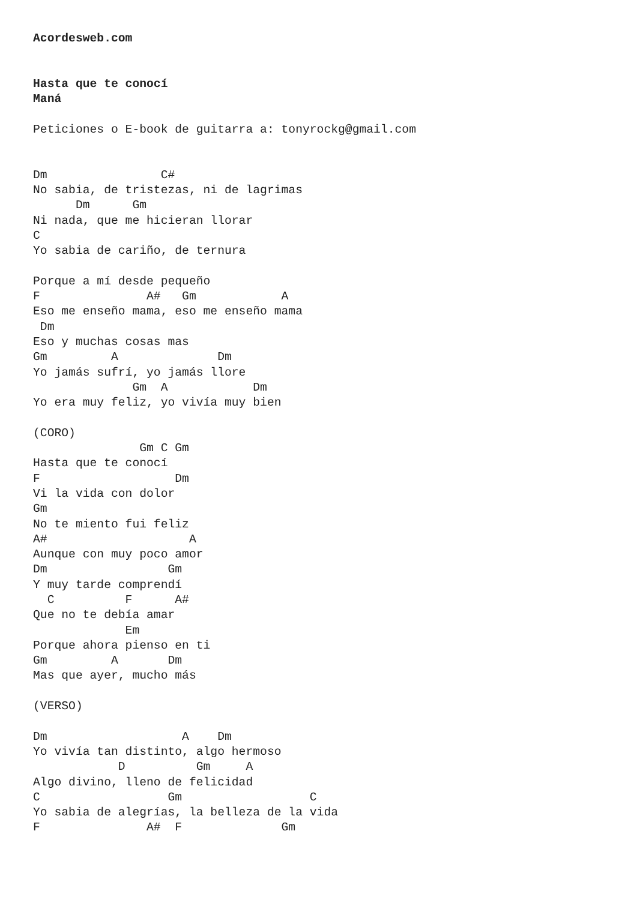Acordesweb.com


Hasta que te conocí
Maná

Peticiones o E-book de guitarra a: tonyrockg@gmail.com


Dm                C#
No sabia, de tristezas, ni de lagrimas
      Dm      Gm
Ni nada, que me hicieran llorar
C
Yo sabia de cariño, de ternura

Porque a mí desde pequeño
F               A#   Gm            A
Eso me enseño mama, eso me enseño mama
 Dm
Eso y muchas cosas mas
Gm         A              Dm
Yo jamás sufrí, yo jamás llore
              Gm  A            Dm
Yo era muy feliz, yo vivía muy bien

(CORO)
               Gm C Gm
Hasta que te conocí
F                   Dm
Vi la vida con dolor
Gm
No te miento fui feliz
A#                    A
Aunque con muy poco amor
Dm                 Gm
Y muy tarde comprendí
  C          F      A#
Que no te debía amar
             Em
Porque ahora pienso en ti
Gm         A       Dm
Mas que ayer, mucho más

(VERSO)

Dm                   A    Dm
Yo vivía tan distinto, algo hermoso
            D          Gm     A
Algo divino, lleno de felicidad
C                  Gm                  C
Yo sabia de alegrías, la belleza de la vida
F               A#  F              Gm